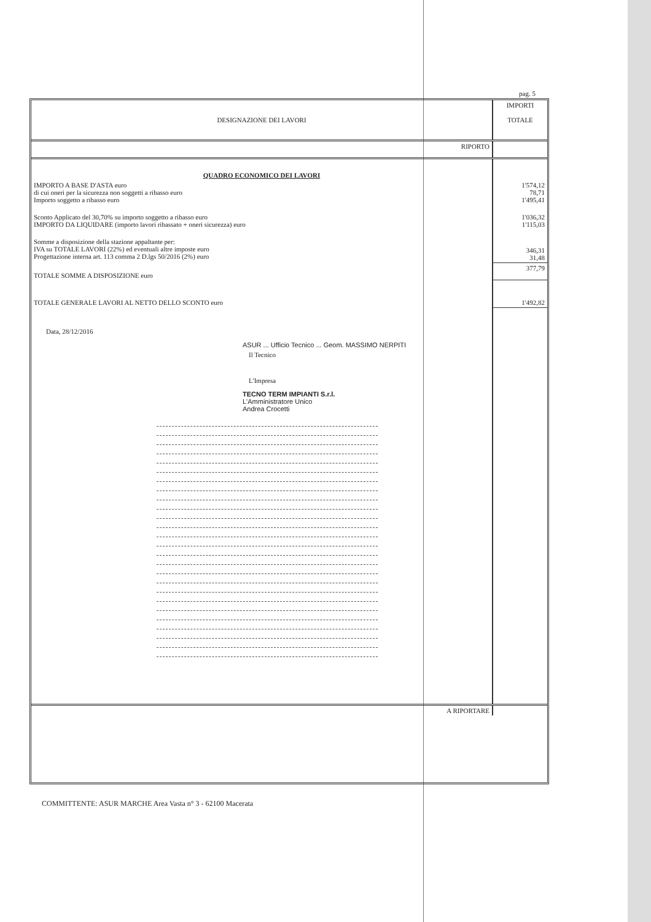pag. 5
| DESIGNAZIONE DEI LAVORI | IMPORTI TOTALE |
| RIPORTO | |
| QUADRO ECONOMICO DEI LAVORI | |
| IMPORTO A BASE D'ASTA euro di cui oneri per la sicurezza non soggetti a ribasso euro Importo soggetto a ribasso euro | 1'574,12 78,71 1'495,41 |
| Sconto Applicato del 30,70% su importo soggetto a ribasso euro IMPORTO DA LIQUIDARE (importo lavori ribassato + oneri sicurezza) euro | 1'036,32 1'115,03 |
| Somme a disposizione della stazione appaltante per: IVA su TOTALE LAVORI (22%) ed eventuali altre imposte euro Progettazione interna art. 113 comma 2 D.lgs 50/2016 (2%) euro | 346,31 31,48 |
| TOTALE SOMME A DISPOSIZIONE euro | 377,79 |
| TOTALE GENERALE LAVORI AL NETTO DELLO SCONTO euro | 1'492,82 |
| Data, 28/12/2016 ASUR ... Ufficio Tecnico ... Geom. MASSIMO NERPITI Il Tecnico L'Impresa TECNO TERM IMPIANTI S.r.l. L'Amministratore Unico Andrea Crocetti | |
| A RIPORTARE | |
COMMITTENTE: ASUR MARCHE Area Vasta n° 3 - 62100 Macerata